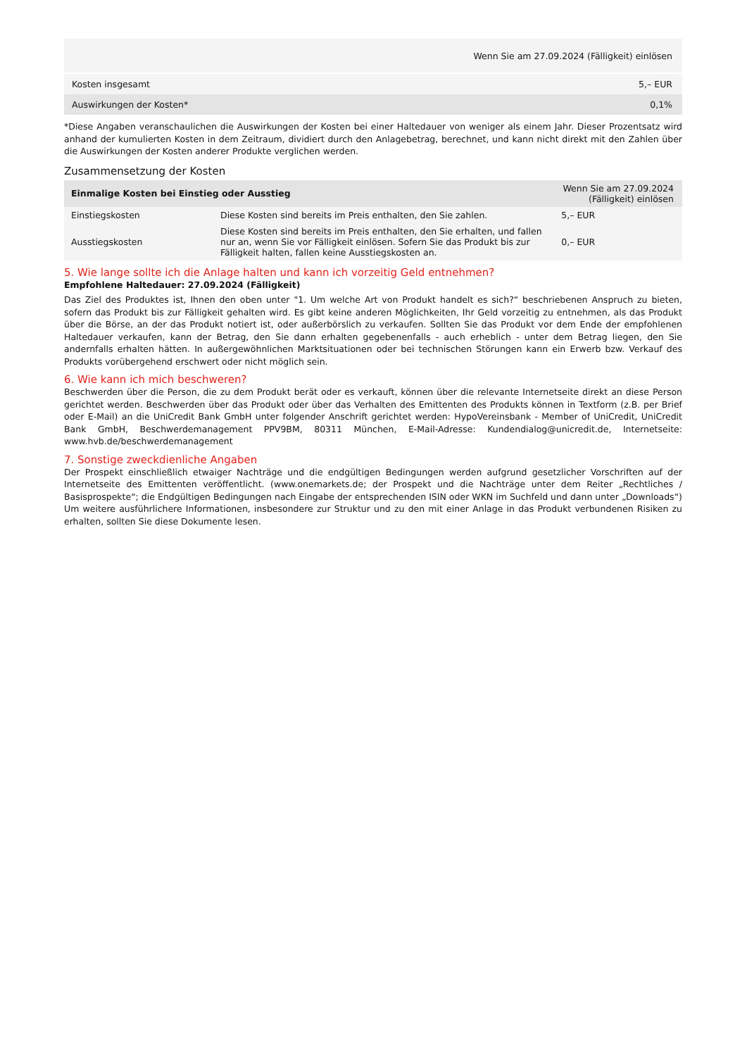| | Wenn Sie am 27.09.2024 (Fälligkeit) einlösen |
| Kosten insgesamt | 5,– EUR |
| Auswirkungen der Kosten* | 0,1% |
*Diese Angaben veranschaulichen die Auswirkungen der Kosten bei einer Haltedauer von weniger als einem Jahr. Dieser Prozentsatz wird anhand der kumulierten Kosten in dem Zeitraum, dividiert durch den Anlagebetrag, berechnet, und kann nicht direkt mit den Zahlen über die Auswirkungen der Kosten anderer Produkte verglichen werden.
Zusammensetzung der Kosten
| Einmalige Kosten bei Einstieg oder Ausstieg | | Wenn Sie am 27.09.2024 (Fälligkeit) einlösen |
| --- | --- | --- |
| Einstiegskosten | Diese Kosten sind bereits im Preis enthalten, den Sie zahlen. | 5,– EUR |
| Ausstiegskosten | Diese Kosten sind bereits im Preis enthalten, den Sie erhalten, und fallen nur an, wenn Sie vor Fälligkeit einlösen. Sofern Sie das Produkt bis zur Fälligkeit halten, fallen keine Ausstiegskosten an. | 0,– EUR |
5. Wie lange sollte ich die Anlage halten und kann ich vorzeitig Geld entnehmen?
Empfohlene Haltedauer: 27.09.2024 (Fälligkeit)
Das Ziel des Produktes ist, Ihnen den oben unter "1. Um welche Art von Produkt handelt es sich?“ beschriebenen Anspruch zu bieten, sofern das Produkt bis zur Fälligkeit gehalten wird. Es gibt keine anderen Möglichkeiten, Ihr Geld vorzeitig zu entnehmen, als das Produkt über die Börse, an der das Produkt notiert ist, oder außerbörslich zu verkaufen. Sollten Sie das Produkt vor dem Ende der empfohlenen Haltedauer verkaufen, kann der Betrag, den Sie dann erhalten gegebenenfalls - auch erheblich - unter dem Betrag liegen, den Sie andernfalls erhalten hätten. In außergewöhnlichen Marktsituationen oder bei technischen Störungen kann ein Erwerb bzw. Verkauf des Produkts vorübergehend erschwert oder nicht möglich sein.
6. Wie kann ich mich beschweren?
Beschwerden über die Person, die zu dem Produkt berät oder es verkauft, können über die relevante Internetseite direkt an diese Person gerichtet werden. Beschwerden über das Produkt oder über das Verhalten des Emittenten des Produkts können in Textform (z.B. per Brief oder E-Mail) an die UniCredit Bank GmbH unter folgender Anschrift gerichtet werden: HypoVereinsbank - Member of UniCredit, UniCredit Bank GmbH, Beschwerdemanagement PPV9BM, 80311 München, E-Mail-Adresse: Kundendialog@unicredit.de, Internetseite: www.hvb.de/beschwerdemanagement
7. Sonstige zweckdienliche Angaben
Der Prospekt einschließlich etwaiger Nachträge und die endgültigen Bedingungen werden aufgrund gesetzlicher Vorschriften auf der Internetseite des Emittenten veröffentlicht. (www.onemarkets.de; der Prospekt und die Nachträge unter dem Reiter „Rechtliches / Basisprospekte“; die Endgültigen Bedingungen nach Eingabe der entsprechenden ISIN oder WKN im Suchfeld und dann unter „Downloads“) Um weitere ausführlichere Informationen, insbesondere zur Struktur und zu den mit einer Anlage in das Produkt verbundenen Risiken zu erhalten, sollten Sie diese Dokumente lesen.